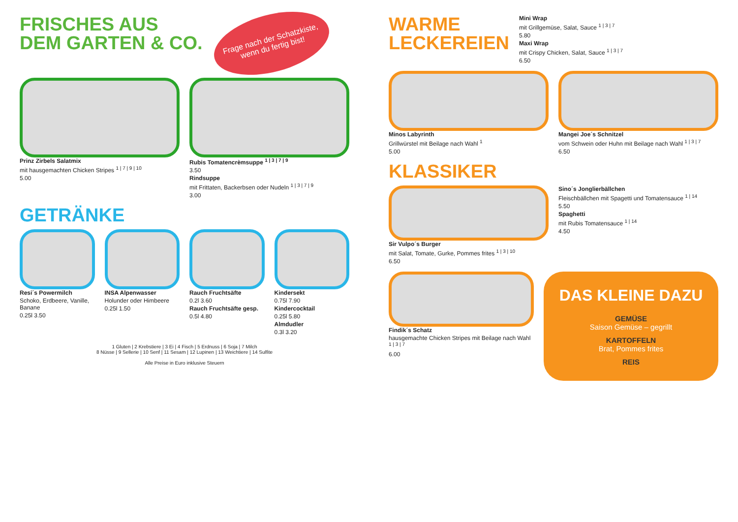FRISCHES AUS
DEM GARTEN & CO.
Frage nach der Schatzkiste, wenn du fertig bist!
Prinz Zirbels Salatmix
mit hausgemachten Chicken Stripes <sup>1 | 7 | 9 | 10</sup>
5.00
Rubis Tomatencrèmsuppe <sup>1 | 3 | 7 | 9</sup>
3.50
Rindsuppe
mit Frittaten, Backerbsen oder Nudeln <sup>1 | 3 | 7 | 9</sup>
3.00
GETRÄNKE
Resi´s Powermilch
Schoko, Erdbeere, Vanille, Banane
0.25l 3.50
INSA Alpenwasser
Holunder oder Himbeere
0.25l 1.50
Rauch Fruchtsäfte
0.2l 3.60
Rauch Fruchtsäfte gesp.
0.5l 4.80
Kindersekt
0.75l 7.90
Kindercocktail
0.25l 5.80
Almdudler
0.3l 3.20
1 Gluten | 2 Krebstiere | 3 Ei | 4 Fisch | 5 Erdnuss | 6 Soja | 7 Milch
8 Nüsse | 9 Sellerie | 10 Senf | 11 Sesam | 12 Lupinen | 13 Weichtiere | 14 Sulfite
Alle Preise in Euro inklusive Steuern
WARME
LECKEREIEN
Mini Wrap
mit Grillgemüse, Salat, Sauce <sup>1 | 3 | 7</sup>
5.80
Maxi Wrap
mit Crispy Chicken, Salat, Sauce <sup>1 | 3 | 7</sup>
6.50
Minos Labyrinth
Grillwürstel mit Beilage nach Wahl <sup>1</sup>
5.00
Mangei Joe´s Schnitzel
vom Schwein oder Huhn mit Beilage nach Wahl <sup>1 | 3 | 7</sup>
6.50
KLASSIKER
Sir Vulpo´s Burger
mit Salat, Tomate, Gurke, Pommes frites <sup>1 | 3 | 10</sup>
6.50
Sino´s Jonglierbällchen
Fleischbällchen mit Spagetti und Tomatensauce <sup>1 | 14</sup>
5.50
Spaghetti
mit Rubis Tomatensauce <sup>1 | 14</sup>
4.50
Findik´s Schatz
hausgemachte Chicken Stripes mit Beilage nach Wahl <sup>1 | 3 | 7</sup>
6.00
DAS KLEINE DAZU
GEMÜSE
Saison Gemüse – gegrillt
KARTOFFELN
Brat, Pommes frites
REIS